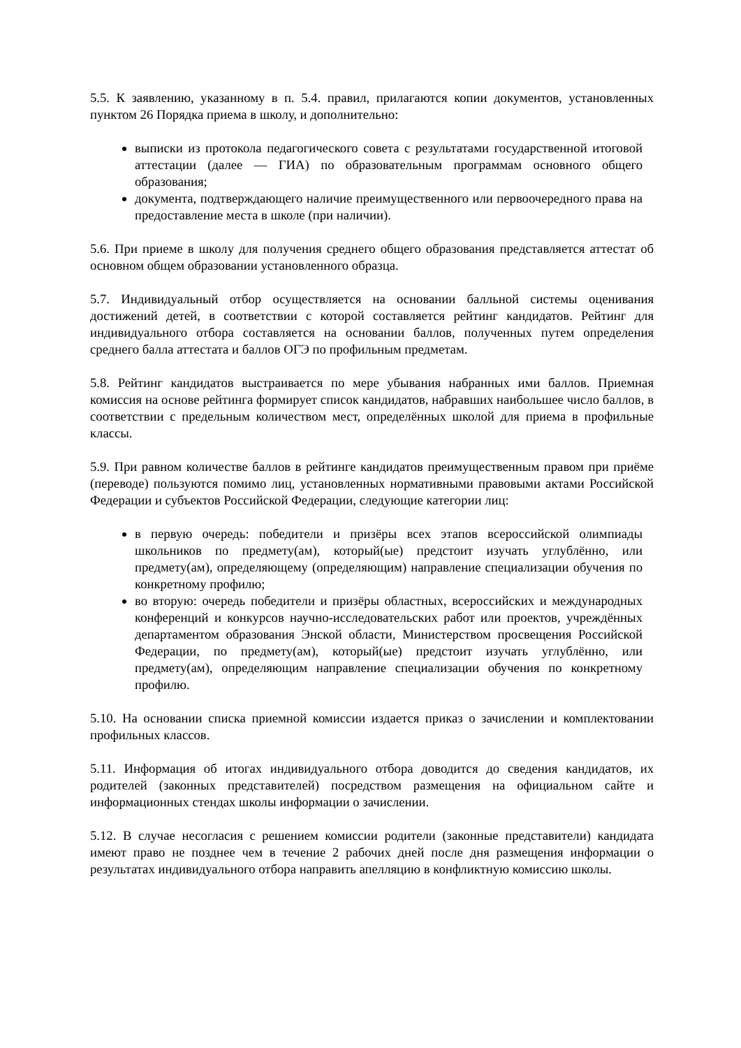5.5. К заявлению, указанному в п. 5.4. правил, прилагаются копии документов, установленных пунктом 26 Порядка приема в школу, и дополнительно:
выписки из протокола педагогического совета с результатами государственной итоговой аттестации (далее — ГИА) по образовательным программам основного общего образования;
документа, подтверждающего наличие преимущественного или первоочередного права на предоставление места в школе (при наличии).
5.6. При приеме в школу для получения среднего общего образования представляется аттестат об основном общем образовании установленного образца.
5.7. Индивидуальный отбор осуществляется на основании балльной системы оценивания достижений детей, в соответствии с которой составляется рейтинг кандидатов. Рейтинг для индивидуального отбора составляется на основании баллов, полученных путем определения среднего балла аттестата и баллов ОГЭ по профильным предметам.
5.8. Рейтинг кандидатов выстраивается по мере убывания набранных ими баллов. Приемная комиссия на основе рейтинга формирует список кандидатов, набравших наибольшее число баллов, в соответствии с предельным количеством мест, определённых школой для приема в профильные классы.
5.9. При равном количестве баллов в рейтинге кандидатов преимущественным правом при приёме (переводе) пользуются помимо лиц, установленных нормативными правовыми актами Российской Федерации и субъектов Российской Федерации, следующие категории лиц:
в первую очередь: победители и призёры всех этапов всероссийской олимпиады школьников по предмету(ам), который(ые) предстоит изучать углублённо, или предмету(ам), определяющему (определяющим) направление специализации обучения по конкретному профилю;
во вторую: очередь победители и призёры областных, всероссийских и международных конференций и конкурсов научно-исследовательских работ или проектов, учреждённых департаментом образования Энской области, Министерством просвещения Российской Федерации, по предмету(ам), который(ые) предстоит изучать углублённо, или предмету(ам), определяющим направление специализации обучения по конкретному профилю.
5.10. На основании списка приемной комиссии издается приказ о зачислении и комплектовании профильных классов.
5.11. Информация об итогах индивидуального отбора доводится до сведения кандидатов, их родителей (законных представителей) посредством размещения на официальном сайте и информационных стендах школы информации о зачислении.
5.12. В случае несогласия с решением комиссии родители (законные представители) кандидата имеют право не позднее чем в течение 2 рабочих дней после дня размещения информации о результатах индивидуального отбора направить апелляцию в конфликтную комиссию школы.